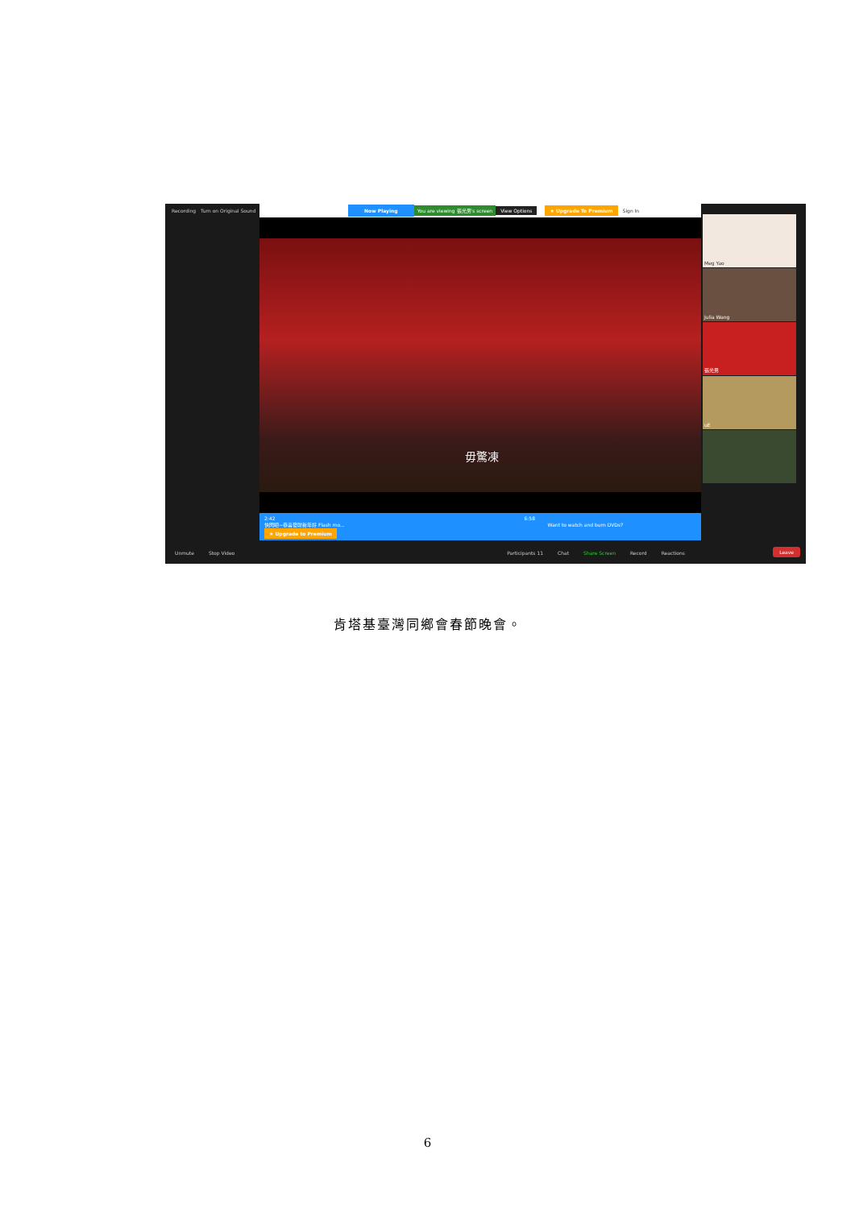Recording Turn on Original Sound
Now Playing You are viewing 張光男's screen View Options ★ Upgrade To Premium Sign In
毋驚凍
2:42 6:58
快閃吧~恭喜發財新年好 Flash mo... Want to watch and burn DVDs? ★ Upgrade to Premium
Meg Yao
Julia Wang
張光男
uE
Unmute Stop Video Participants 11 Chat Share Screen Record Reactions
Leave
肯塔基臺灣同鄉會春節晚會。
6